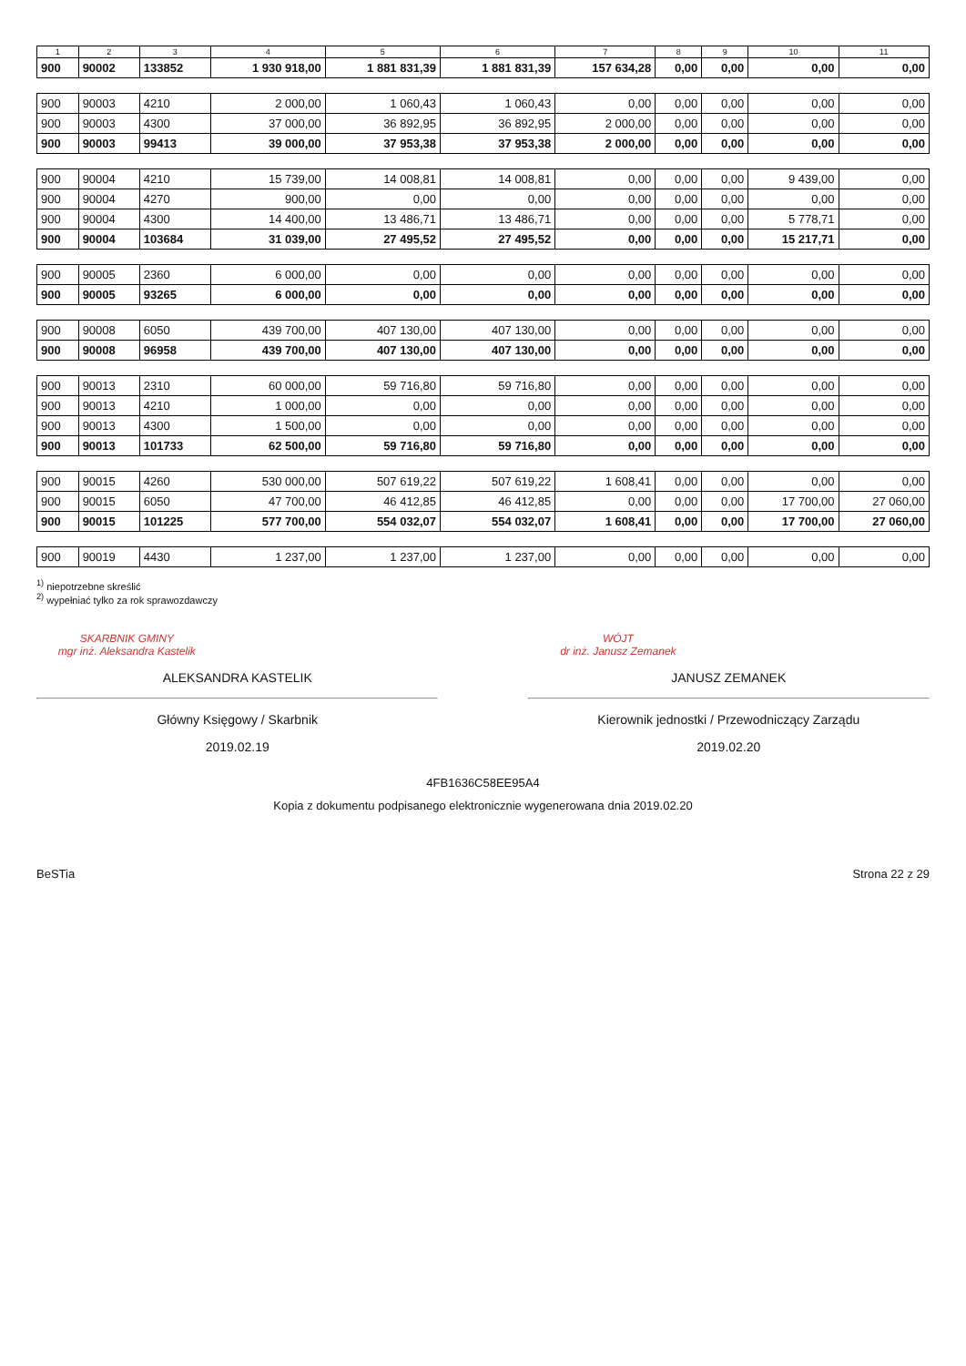| 1 | 2 | 3 | 4 | 5 | 6 | 7 | 8 | 9 | 10 | 11 |
| --- | --- | --- | --- | --- | --- | --- | --- | --- | --- | --- |
| 900 | 90002 | 133852 | 1 930 918,00 | 1 881 831,39 | 1 881 831,39 | 157 634,28 | 0,00 | 0,00 | 0,00 | 0,00 |
| 900 | 90003 | 4210 | 2 000,00 | 1 060,43 | 1 060,43 | 0,00 | 0,00 | 0,00 | 0,00 | 0,00 |
| 900 | 90003 | 4300 | 37 000,00 | 36 892,95 | 36 892,95 | 2 000,00 | 0,00 | 0,00 | 0,00 | 0,00 |
| 900 | 90003 | 99413 | 39 000,00 | 37 953,38 | 37 953,38 | 2 000,00 | 0,00 | 0,00 | 0,00 | 0,00 |
| 900 | 90004 | 4210 | 15 739,00 | 14 008,81 | 14 008,81 | 0,00 | 0,00 | 0,00 | 9 439,00 | 0,00 |
| 900 | 90004 | 4270 | 900,00 | 0,00 | 0,00 | 0,00 | 0,00 | 0,00 | 0,00 | 0,00 |
| 900 | 90004 | 4300 | 14 400,00 | 13 486,71 | 13 486,71 | 0,00 | 0,00 | 0,00 | 5 778,71 | 0,00 |
| 900 | 90004 | 103684 | 31 039,00 | 27 495,52 | 27 495,52 | 0,00 | 0,00 | 0,00 | 15 217,71 | 0,00 |
| 900 | 90005 | 2360 | 6 000,00 | 0,00 | 0,00 | 0,00 | 0,00 | 0,00 | 0,00 | 0,00 |
| 900 | 90005 | 93265 | 6 000,00 | 0,00 | 0,00 | 0,00 | 0,00 | 0,00 | 0,00 | 0,00 |
| 900 | 90008 | 6050 | 439 700,00 | 407 130,00 | 407 130,00 | 0,00 | 0,00 | 0,00 | 0,00 | 0,00 |
| 900 | 90008 | 96958 | 439 700,00 | 407 130,00 | 407 130,00 | 0,00 | 0,00 | 0,00 | 0,00 | 0,00 |
| 900 | 90013 | 2310 | 60 000,00 | 59 716,80 | 59 716,80 | 0,00 | 0,00 | 0,00 | 0,00 | 0,00 |
| 900 | 90013 | 4210 | 1 000,00 | 0,00 | 0,00 | 0,00 | 0,00 | 0,00 | 0,00 | 0,00 |
| 900 | 90013 | 4300 | 1 500,00 | 0,00 | 0,00 | 0,00 | 0,00 | 0,00 | 0,00 | 0,00 |
| 900 | 90013 | 101733 | 62 500,00 | 59 716,80 | 59 716,80 | 0,00 | 0,00 | 0,00 | 0,00 | 0,00 |
| 900 | 90015 | 4260 | 530 000,00 | 507 619,22 | 507 619,22 | 1 608,41 | 0,00 | 0,00 | 0,00 | 0,00 |
| 900 | 90015 | 6050 | 47 700,00 | 46 412,85 | 46 412,85 | 0,00 | 0,00 | 0,00 | 17 700,00 | 27 060,00 |
| 900 | 90015 | 101225 | 577 700,00 | 554 032,07 | 554 032,07 | 1 608,41 | 0,00 | 0,00 | 17 700,00 | 27 060,00 |
| 900 | 90019 | 4430 | 1 237,00 | 1 237,00 | 1 237,00 | 0,00 | 0,00 | 0,00 | 0,00 | 0,00 |
<sup>1)</sup> niepotrzebne skreślić
<sup>2)</sup> wypełniać tylko za rok sprawozdawczy
SKARBNIK GMINY
mgr inż. Aleksandra Kastelik
ALEKSANDRA KASTELIK
Główny Księgowy / Skarbnik
2019.02.19
WÓJT
dr inż. Janusz Zemanek
JANUSZ ZEMANEK
Kierownik jednostki / Przewodniczący Zarządu
2019.02.20
4FB1636C58EE95A4
Kopia z dokumentu podpisanego elektronicznie wygenerowana dnia 2019.02.20
BeSTia Strona 22 z 29